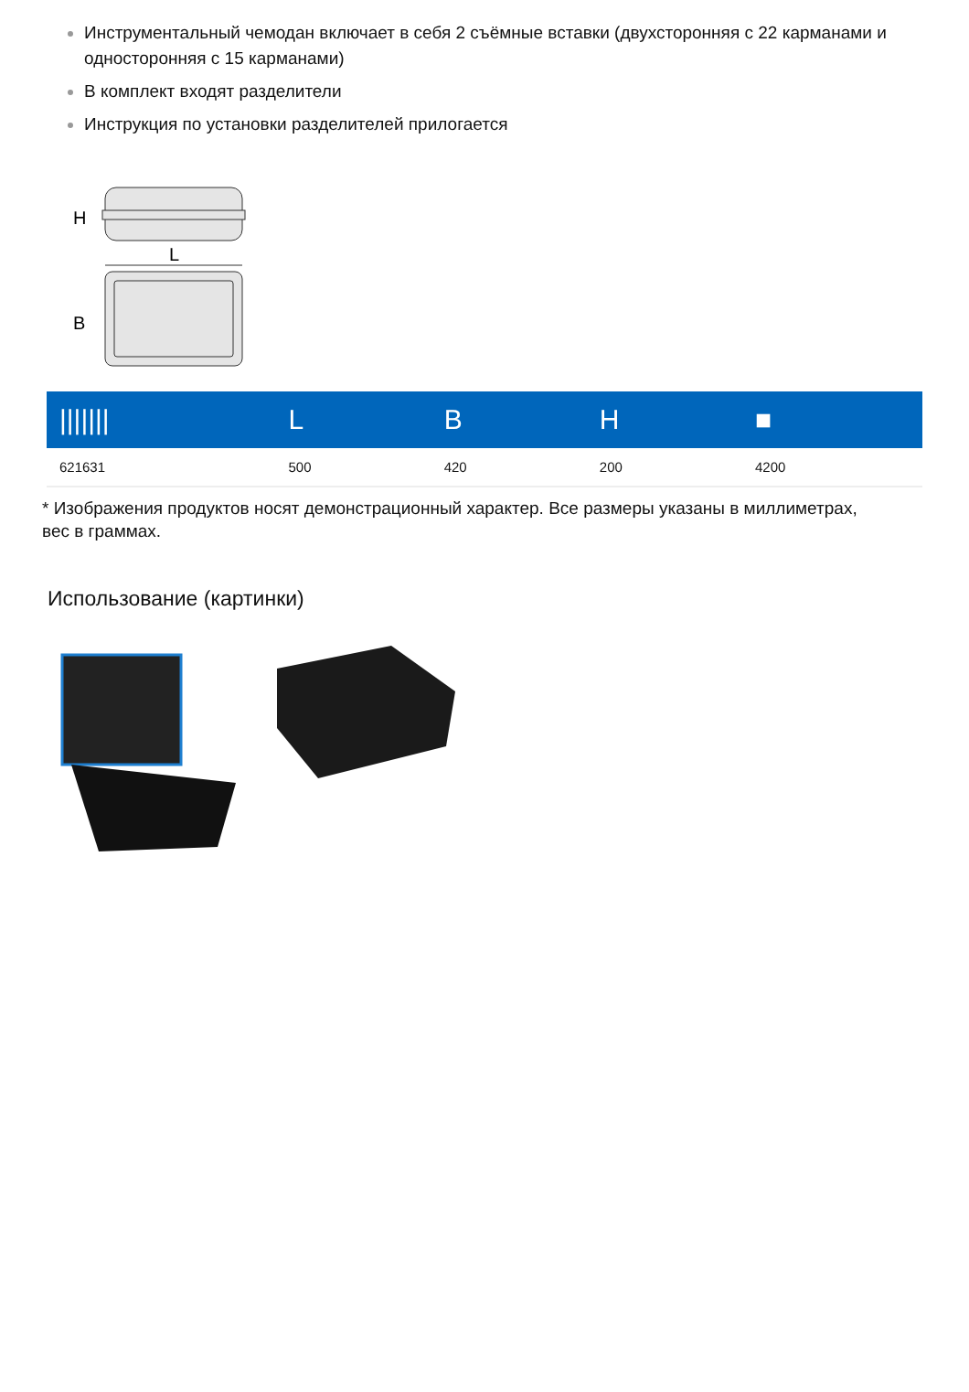Инструментальный чемодан включает в себя 2 съёмные вставки (двухсторонняя с 22 карманами и односторонняя с 15 карманами)
В комплект входят разделители
Инструкция по установки разделителей прилогается
H
L
B
| /////// | L | B | H | ■ |
| --- | --- | --- | --- | --- |
| 621631 | 500 | 420 | 200 | 4200 |
* Изображения продуктов носят демонстрационный характер. Все размеры указаны в миллиметрах, вес в граммах.
Использование (картинки)